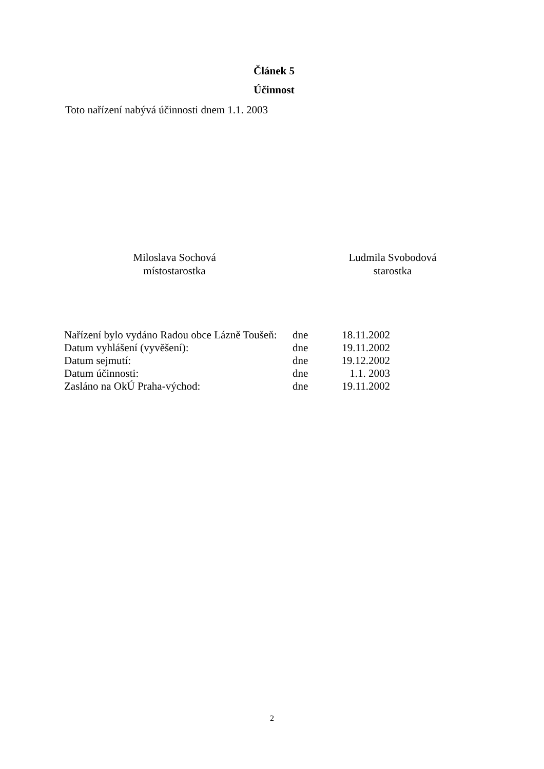Článek 5
Účinnost
Toto nařízení nabývá účinnosti dnem 1.1. 2003
Miloslava Sochová
místostarostka
Ludmila Svobodová
starostka
| Nařízení bylo vydáno Radou obce Lázně Toušeň: | dne | 18.11.2002 |
| Datum vyhlášení (vyvěšení): | dne | 19.11.2002 |
| Datum sejmutí: | dne | 19.12.2002 |
| Datum účinnosti: | dne | 1.1. 2003 |
| Zasláno na OkÚ Praha-východ: | dne | 19.11.2002 |
2